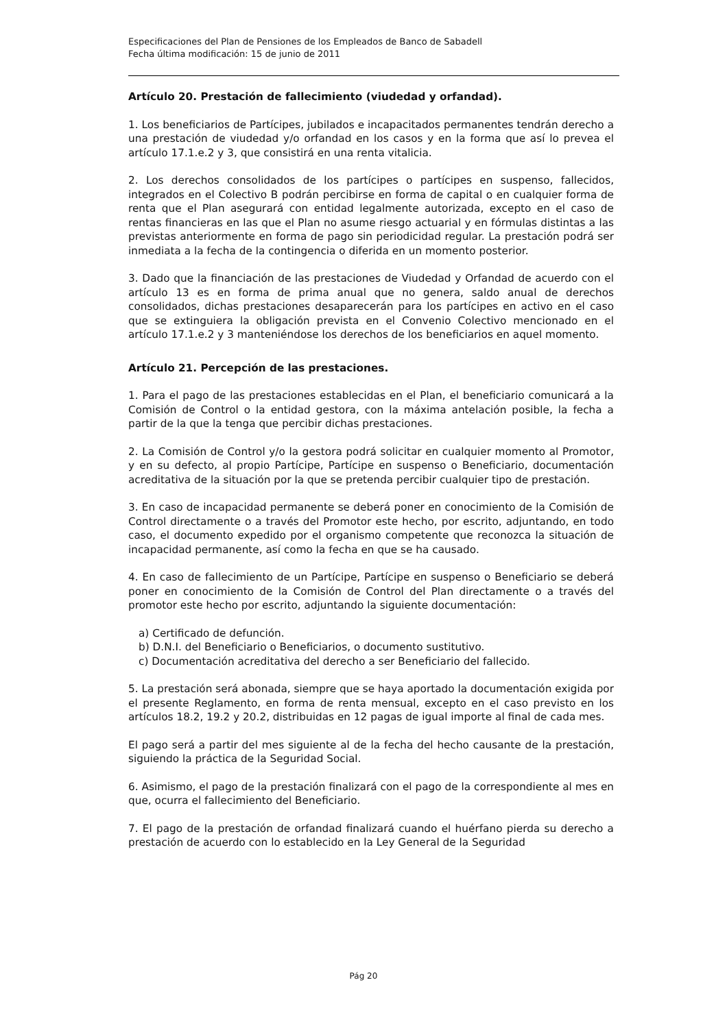Especificaciones del Plan de Pensiones de los Empleados de Banco de Sabadell
Fecha última modificación: 15 de junio de 2011
Artículo 20. Prestación de fallecimiento (viudedad y orfandad).
1. Los beneficiarios de Partícipes, jubilados e incapacitados permanentes tendrán derecho a una prestación de viudedad y/o orfandad en los casos y en la forma que así lo prevea el artículo 17.1.e.2 y 3, que consistirá en una renta vitalicia.
2. Los derechos consolidados de los partícipes o partícipes en suspenso, fallecidos, integrados en el Colectivo B podrán percibirse en forma de capital o en cualquier forma de renta que el Plan asegurará con entidad legalmente autorizada, excepto en el caso de rentas financieras en las que el Plan no asume riesgo actuarial y en fórmulas distintas a las previstas anteriormente en forma de pago sin periodicidad regular. La prestación podrá ser inmediata a la fecha de la contingencia o diferida en un momento posterior.
3. Dado que la financiación de las prestaciones de Viudedad y Orfandad de acuerdo con el artículo 13 es en forma de prima anual que no genera, saldo anual de derechos consolidados, dichas prestaciones desaparecerán para los partícipes en activo en el caso que se extinguiera la obligación prevista en el Convenio Colectivo mencionado en el artículo 17.1.e.2 y 3 manteniéndose los derechos de los beneficiarios en aquel momento.
Artículo 21. Percepción de las prestaciones.
1. Para el pago de las prestaciones establecidas en el Plan, el beneficiario comunicará a la Comisión de Control o la entidad gestora, con la máxima antelación posible, la fecha a partir de la que la tenga que percibir dichas prestaciones.
2. La Comisión de Control y/o la gestora podrá solicitar en cualquier momento al Promotor, y en su defecto, al propio Partícipe, Partícipe en suspenso o Beneficiario, documentación acreditativa de la situación por la que se pretenda percibir cualquier tipo de prestación.
3. En caso de incapacidad permanente se deberá poner en conocimiento de la Comisión de Control directamente o a través del Promotor este hecho, por escrito, adjuntando, en todo caso, el documento expedido por el organismo competente que reconozca la situación de incapacidad permanente, así como la fecha en que se ha causado.
4. En caso de fallecimiento de un Partícipe, Partícipe en suspenso o Beneficiario se deberá poner en conocimiento de la Comisión de Control del Plan directamente o a través del promotor este hecho por escrito, adjuntando la siguiente documentación:
a) Certificado de defunción.
b) D.N.I. del Beneficiario o Beneficiarios, o documento sustitutivo.
c) Documentación acreditativa del derecho a ser Beneficiario del fallecido.
5. La prestación será abonada, siempre que se haya aportado la documentación exigida por el presente Reglamento, en forma de renta mensual, excepto en el caso previsto en los artículos 18.2, 19.2 y 20.2, distribuidas en 12 pagas de igual importe al final de cada mes.
El pago será a partir del mes siguiente al de la fecha del hecho causante de la prestación, siguiendo la práctica de la Seguridad Social.
6. Asimismo, el pago de la prestación finalizará con el pago de la correspondiente al mes en que, ocurra el fallecimiento del Beneficiario.
7. El pago de la prestación de orfandad finalizará cuando el huérfano pierda su derecho a prestación de acuerdo con lo establecido en la Ley General de la Seguridad
Pág 20